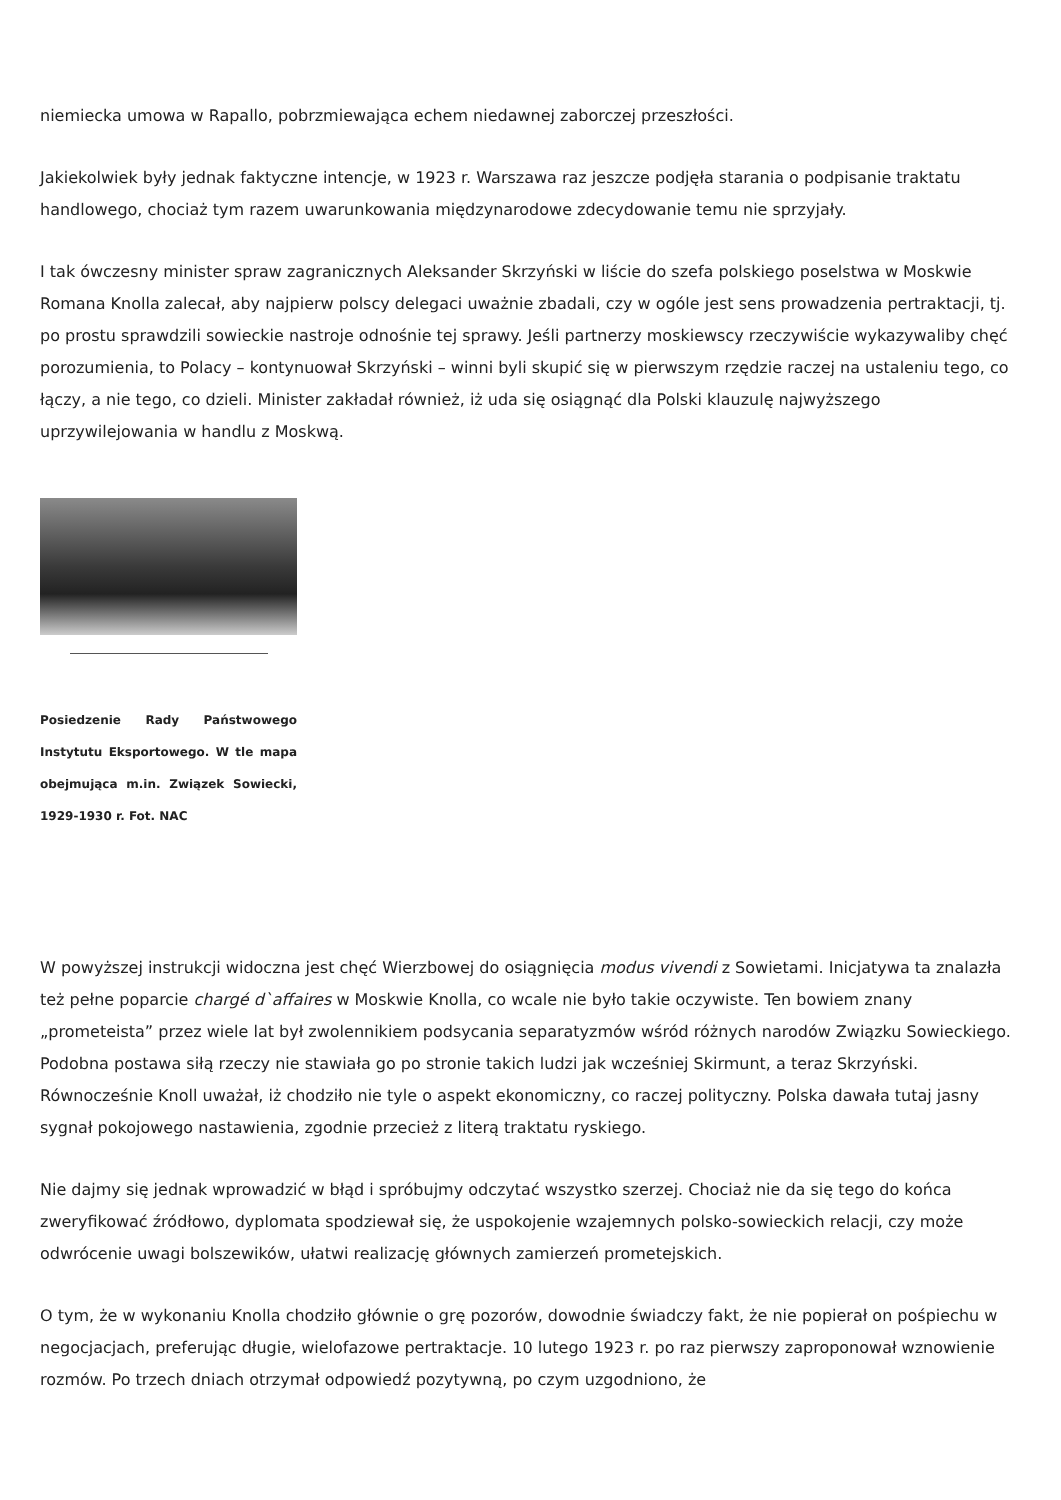niemiecka umowa w Rapallo, pobrzmiewająca echem niedawnej zaborczej przeszłości.
Jakiekolwiek były jednak faktyczne intencje, w 1923 r. Warszawa raz jeszcze podjęła starania o podpisanie traktatu handlowego, chociaż tym razem uwarunkowania międzynarodowe zdecydowanie temu nie sprzyjały.
I tak ówczesny minister spraw zagranicznych Aleksander Skrzyński w liście do szefa polskiego poselstwa w Moskwie Romana Knolla zalecał, aby najpierw polscy delegaci uważnie zbadali, czy w ogóle jest sens prowadzenia pertraktacji, tj. po prostu sprawdzili sowieckie nastroje odnośnie tej sprawy. Jeśli partnerzy moskiewscy rzeczywiście wykazywaliby chęć porozumienia, to Polacy – kontynuował Skrzyński – winni byli skupić się w pierwszym rzędzie raczej na ustaleniu tego, co łączy, a nie tego, co dzieli. Minister zakładał również, iż uda się osiągnąć dla Polski klauzulę najwyższego uprzywilejowania w handlu z Moskwą.
Posiedzenie Rady Państwowego Instytutu Eksportowego. W tle mapa obejmująca m.in. Związek Sowiecki, 1929-1930 r. Fot. NAC
W powyższej instrukcji widoczna jest chęć Wierzbowej do osiągnięcia modus vivendi z Sowietami. Inicjatywa ta znalazła też pełne poparcie chargé d`affaires w Moskwie Knolla, co wcale nie było takie oczywiste. Ten bowiem znany „prometeista” przez wiele lat był zwolennikiem podsycania separatyzmów wśród różnych narodów Związku Sowieckiego. Podobna postawa siłą rzeczy nie stawiała go po stronie takich ludzi jak wcześniej Skirmunt, a teraz Skrzyński. Równocześnie Knoll uważał, iż chodziło nie tyle o aspekt ekonomiczny, co raczej polityczny. Polska dawała tutaj jasny sygnał pokojowego nastawienia, zgodnie przecież z literą traktatu ryskiego.
Nie dajmy się jednak wprowadzić w błąd i spróbujmy odczytać wszystko szerzej. Chociaż nie da się tego do końca zweryfikować źródłowo, dyplomata spodziewał się, że uspokojenie wzajemnych polsko-sowieckich relacji, czy może odwrócenie uwagi bolszewików, ułatwi realizację głównych zamierzeń prometejskich.
O tym, że w wykonaniu Knolla chodziło głównie o grę pozorów, dowodnie świadczy fakt, że nie popierał on pośpiechu w negocjacjach, preferując długie, wielofazowe pertraktacje. 10 lutego 1923 r. po raz pierwszy zaproponował wznowienie rozmów. Po trzech dniach otrzymał odpowiedź pozytywną, po czym uzgodniono, że